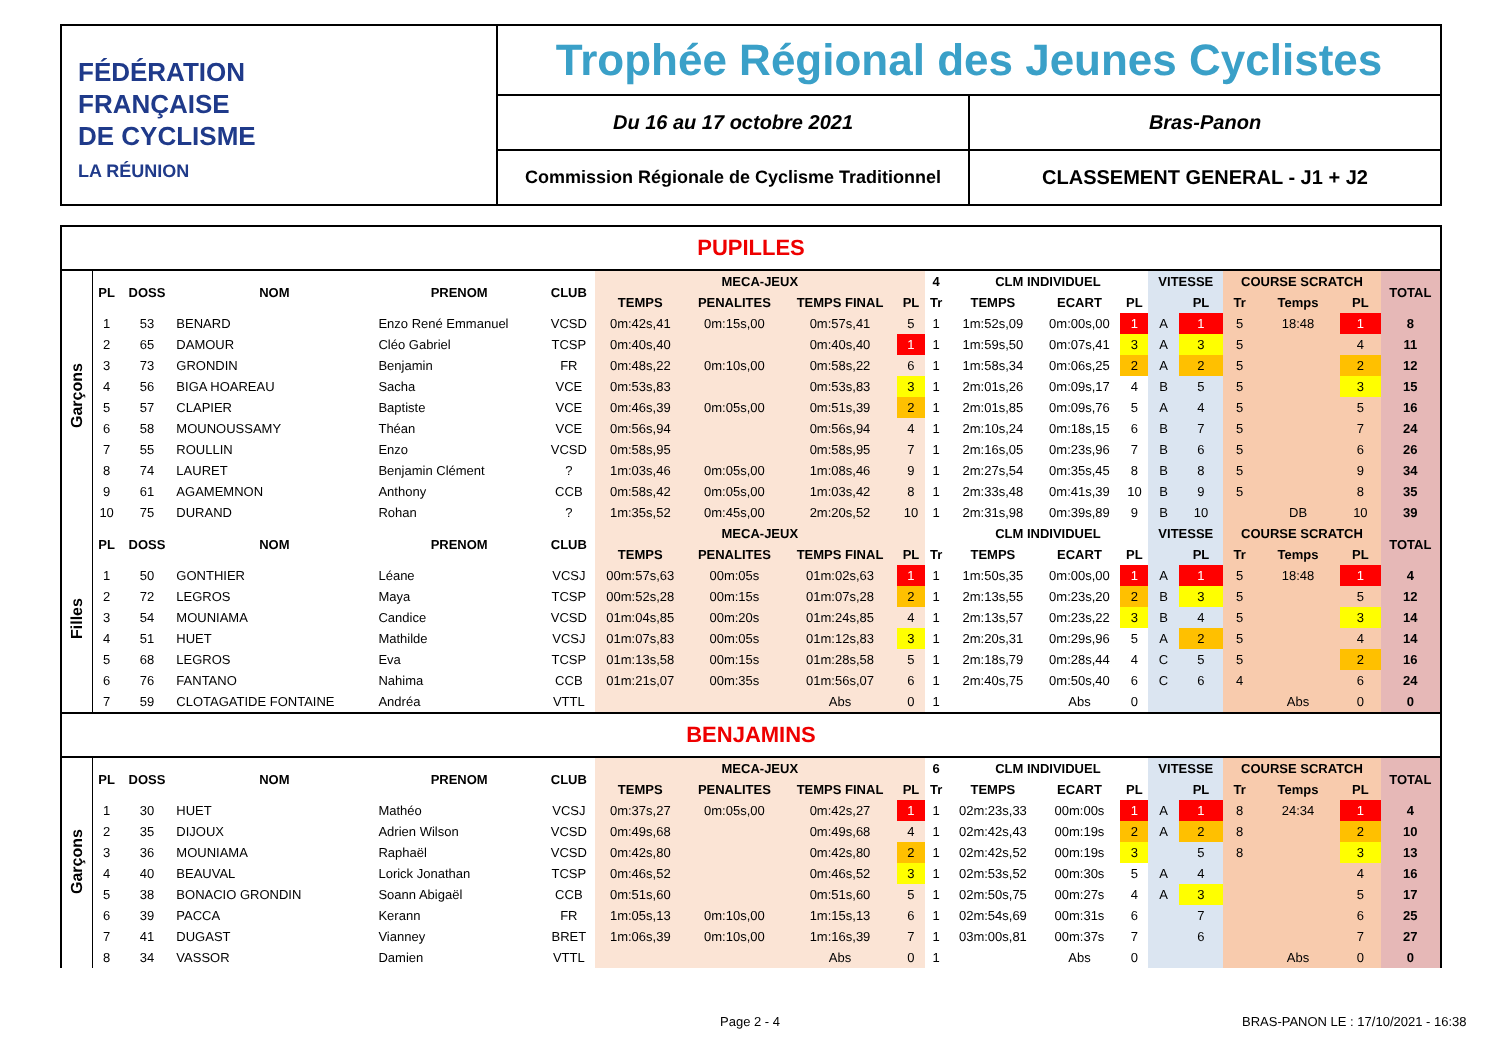FÉDÉRATION
FRANÇAISE
DE CYCLISME
LA RÉUNION
Trophée Régional des Jeunes Cyclistes
Du 16 au 17 octobre 2021 Bras-Panon
Commission Régionale de Cyclisme Traditionnel
CLASSEMENT GENERAL - J1 + J2
| PUPILLES | | | | | | | | | | | | | | | | | | | |
| Garçons | PL | DOSS | NOM | PRENOM | CLUB | MECA-JEUX | | | | 4 | CLM INDIVIDUEL | | | VITESSE | | COURSE SCRATCH | | | TOTAL |
| | | | | | | TEMPS | PENALITES | TEMPS FINAL | PL | Tr | TEMPS | ECART | PL | | PL | Tr | Temps | PL | |
| | 1 | 53 | BENARD | Enzo René Emmanuel | VCSD | 0m:42s,41 | 0m:15s,00 | 0m:57s,41 | 5 | 1 | 1m:52s,09 | 0m:00s,00 | 1 | A | 1 | 5 | 18:48 | 1 | 8 |
| | 2 | 65 | DAMOUR | Cléo Gabriel | TCSP | 0m:40s,40 | | 0m:40s,40 | 1 | 1 | 1m:59s,50 | 0m:07s,41 | 3 | A | 3 | 5 | | 4 | 11 |
| | 3 | 73 | GRONDIN | Benjamin | FR | 0m:48s,22 | 0m:10s,00 | 0m:58s,22 | 6 | 1 | 1m:58s,34 | 0m:06s,25 | 2 | A | 2 | 5 | | 2 | 12 |
| | 4 | 56 | BIGA HOAREAU | Sacha | VCE | 0m:53s,83 | | 0m:53s,83 | 3 | 1 | 2m:01s,26 | 0m:09s,17 | 4 | B | 5 | 5 | | 3 | 15 |
| | 5 | 57 | CLAPIER | Baptiste | VCE | 0m:46s,39 | 0m:05s,00 | 0m:51s,39 | 2 | 1 | 2m:01s,85 | 0m:09s,76 | 5 | A | 4 | 5 | | 5 | 16 |
| | 6 | 58 | MOUNOUSSAMY | Théan | VCE | 0m:56s,94 | | 0m:56s,94 | 4 | 1 | 2m:10s,24 | 0m:18s,15 | 6 | B | 7 | 5 | | 7 | 24 |
| | 7 | 55 | ROULLIN | Enzo | VCSD | 0m:58s,95 | | 0m:58s,95 | 7 | 1 | 2m:16s,05 | 0m:23s,96 | 7 | B | 6 | 5 | | 6 | 26 |
| | 8 | 74 | LAURET | Benjamin Clément | ? | 1m:03s,46 | 0m:05s,00 | 1m:08s,46 | 9 | 1 | 2m:27s,54 | 0m:35s,45 | 8 | B | 8 | 5 | | 9 | 34 |
| | 9 | 61 | AGAMEMNON | Anthony | CCB | 0m:58s,42 | 0m:05s,00 | 1m:03s,42 | 8 | 1 | 2m:33s,48 | 0m:41s,39 | 10 | B | 9 | 5 | | 8 | 35 |
| | 10 | 75 | DURAND | Rohan | ? | 1m:35s,52 | 0m:45s,00 | 2m:20s,52 | 10 | 1 | 2m:31s,98 | 0m:39s,89 | 9 | B | 10 | | DB | 10 | 39 |
| Filles | PL | DOSS | NOM | PRENOM | CLUB | MECA-JEUX | | | | | CLM INDIVIDUEL | | | VITESSE | | COURSE SCRATCH | | | TOTAL |
| | | | | | | TEMPS | PENALITES | TEMPS FINAL | PL | Tr | TEMPS | ECART | PL | | PL | Tr | Temps | PL | |
| | 1 | 50 | GONTHIER | Léane | VCSJ | 00m:57s,63 | 00m:05s | 01m:02s,63 | 1 | 1 | 1m:50s,35 | 0m:00s,00 | 1 | A | 1 | 5 | 18:48 | 1 | 4 |
| | 2 | 72 | LEGROS | Maya | TCSP | 00m:52s,28 | 00m:15s | 01m:07s,28 | 2 | 1 | 2m:13s,55 | 0m:23s,20 | 2 | B | 3 | 5 | | 5 | 12 |
| | 3 | 54 | MOUNIAMA | Candice | VCSD | 01m:04s,85 | 00m:20s | 01m:24s,85 | 4 | 1 | 2m:13s,57 | 0m:23s,22 | 3 | B | 4 | 5 | | 3 | 14 |
| | 4 | 51 | HUET | Mathilde | VCSJ | 01m:07s,83 | 00m:05s | 01m:12s,83 | 3 | 1 | 2m:20s,31 | 0m:29s,96 | 5 | A | 2 | 5 | | 4 | 14 |
| | 5 | 68 | LEGROS | Eva | TCSP | 01m:13s,58 | 00m:15s | 01m:28s,58 | 5 | 1 | 2m:18s,79 | 0m:28s,44 | 4 | C | 5 | 5 | | 2 | 16 |
| | 6 | 76 | FANTANO | Nahima | CCB | 01m:21s,07 | 00m:35s | 01m:56s,07 | 6 | 1 | 2m:40s,75 | 0m:50s,40 | 6 | C | 6 | 4 | | 6 | 24 |
| | 7 | 59 | CLOTAGATIDE FONTAINE | Andréa | VTTL | | | Abs | 0 | 1 | | Abs | 0 | | | | Abs | 0 | 0 |
| BENJAMINS | | | | | | | | | | | | | | | | | | | |
| Garçons | PL | DOSS | NOM | PRENOM | CLUB | MECA-JEUX | | | | 6 | CLM INDIVIDUEL | | | VITESSE | | COURSE SCRATCH | | | TOTAL |
| | | | | | | TEMPS | PENALITES | TEMPS FINAL | PL | Tr | TEMPS | ECART | PL | | PL | Tr | Temps | PL | |
| | 1 | 30 | HUET | Mathéo | VCSJ | 0m:37s,27 | 0m:05s,00 | 0m:42s,27 | 1 | 1 | 02m:23s,33 | 00m:00s | 1 | A | 1 | 8 | 24:34 | 1 | 4 |
| | 2 | 35 | DIJOUX | Adrien Wilson | VCSD | 0m:49s,68 | | 0m:49s,68 | 4 | 1 | 02m:42s,43 | 00m:19s | 2 | A | 2 | 8 | | 2 | 10 |
| | 3 | 36 | MOUNIAMA | Raphaël | VCSD | 0m:42s,80 | | 0m:42s,80 | 2 | 1 | 02m:42s,52 | 00m:19s | 3 | | 5 | 8 | | 3 | 13 |
| | 4 | 40 | BEAUVAL | Lorick Jonathan | TCSP | 0m:46s,52 | | 0m:46s,52 | 3 | 1 | 02m:53s,52 | 00m:30s | 5 | A | 4 | | | 4 | 16 |
| | 5 | 38 | BONACIO GRONDIN | Soann Abigaël | CCB | 0m:51s,60 | | 0m:51s,60 | 5 | 1 | 02m:50s,75 | 00m:27s | 4 | A | 3 | | | 5 | 17 |
| | 6 | 39 | PACCA | Kerann | FR | 1m:05s,13 | 0m:10s,00 | 1m:15s,13 | 6 | 1 | 02m:54s,69 | 00m:31s | 6 | | 7 | | | 6 | 25 |
| | 7 | 41 | DUGAST | Vianney | BRET | 1m:06s,39 | 0m:10s,00 | 1m:16s,39 | 7 | 1 | 03m:00s,81 | 00m:37s | 7 | | 6 | | | 7 | 27 |
| | 8 | 34 | VASSOR | Damien | VTTL | | | Abs | 0 | 1 | | Abs | 0 | | | | Abs | 0 | 0 |
Page 2 - 4
BRAS-PANON LE : 17/10/2021 - 16:38